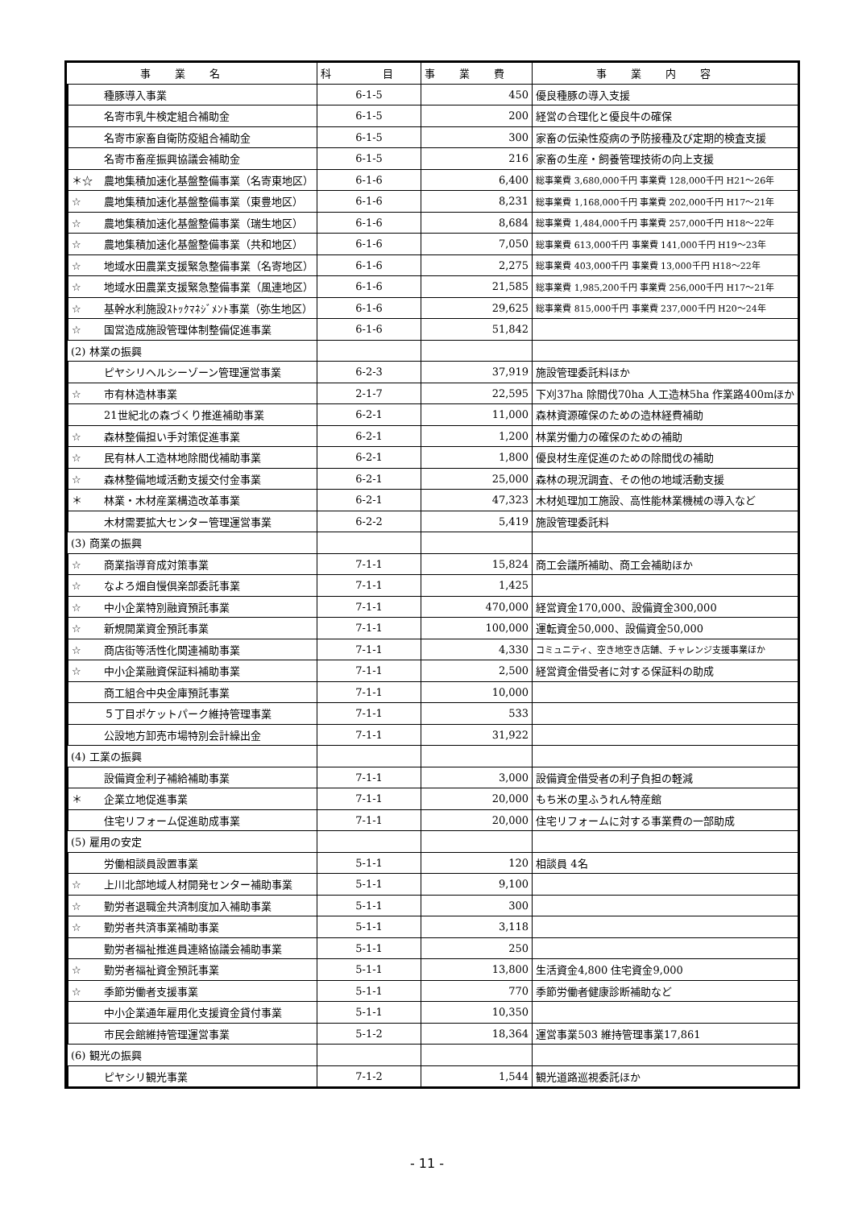| 事業名 | | | 科 目 | 事業費 | 事業内容 |
| --- | --- | --- | --- | --- | --- |
| | | 種豚導入事業 | 6-1-5 | 450 | 優良種豚の導入支援 |
| | | 名寄市乳牛検定組合補助金 | 6-1-5 | 200 | 経営の合理化と優良牛の確保 |
| | | 名寄市家畜自衛防疫組合補助金 | 6-1-5 | 300 | 家畜の伝染性疫病の予防接種及び定期的検査支援 |
| | | 名寄市畜産振興協議会補助金 | 6-1-5 | 216 | 家畜の生産・飼養管理技術の向上支援 |
| | | ＊☆ 農地集積加速化基盤整備事業（名寄東地区） | 6-1-6 | 6,400 | 総事業費 3,680,000千円 事業費 128,000千円 H21～26年 |
| | | ☆ 農地集積加速化基盤整備事業（東豊地区） | 6-1-6 | 8,231 | 総事業費 1,168,000千円 事業費 202,000千円 H17～21年 |
| | | ☆ 農地集積加速化基盤整備事業（瑞生地区） | 6-1-6 | 8,684 | 総事業費 1,484,000千円 事業費 257,000千円 H18～22年 |
| | | ☆ 農地集積加速化基盤整備事業（共和地区） | 6-1-6 | 7,050 | 総事業費 613,000千円 事業費 141,000千円 H19～23年 |
| | | ☆ 地域水田農業支援緊急整備事業（名寄地区） | 6-1-6 | 2,275 | 総事業費 403,000千円 事業費 13,000千円 H18～22年 |
| | | ☆ 地域水田農業支援緊急整備事業（風連地区） | 6-1-6 | 21,585 | 総事業費 1,985,200千円 事業費 256,000千円 H17～21年 |
| | | ☆ 基幹水利施設ｽﾄｯｸﾏﾈｼﾞﾒﾝﾄ事業（弥生地区） | 6-1-6 | 29,625 | 総事業費 815,000千円 事業費 237,000千円 H20～24年 |
| | | ☆ 国営造成施設管理体制整備促進事業 | 6-1-6 | 51,842 | |
| | (2) 林業の振興 | | | | |
| | | ピヤシリヘルシーゾーン管理運営事業 | 6-2-3 | 37,919 | 施設管理委託料ほか |
| | | ☆ 市有林造林事業 | 2-1-7 | 22,595 | 下刈37ha 除間伐70ha 人工造林5ha 作業路400mほか |
| | | 21世紀北の森づくり推進補助事業 | 6-2-1 | 11,000 | 森林資源確保のための造林経費補助 |
| | | ☆ 森林整備担い手対策促進事業 | 6-2-1 | 1,200 | 林業労働力の確保のための補助 |
| | | ☆ 民有林人工造林地除間伐補助事業 | 6-2-1 | 1,800 | 優良材生産促進のための除間伐の補助 |
| | | ☆ 森林整備地域活動支援交付金事業 | 6-2-1 | 25,000 | 森林の現況調査、その他の地域活動支援 |
| | | ＊ 林業・木材産業構造改革事業 | 6-2-1 | 47,323 | 木材処理加工施設、高性能林業機械の導入など |
| | | 木材需要拡大センター管理運営事業 | 6-2-2 | 5,419 | 施設管理委託料 |
| | (3) 商業の振興 | | | | |
| | | ☆ 商業指導育成対策事業 | 7-1-1 | 15,824 | 商工会議所補助、商工会補助ほか |
| | | ☆ なよろ畑自慢倶楽部委託事業 | 7-1-1 | 1,425 | |
| | | ☆ 中小企業特別融資預託事業 | 7-1-1 | 470,000 | 経営資金170,000、設備資金300,000 |
| | | ☆ 新規開業資金預託事業 | 7-1-1 | 100,000 | 運転資金50,000、設備資金50,000 |
| | | ☆ 商店街等活性化関連補助事業 | 7-1-1 | 4,330 | コミュニティ、空き地空き店舗、チャレンジ支援事業ほか |
| | | ☆ 中小企業融資保証料補助事業 | 7-1-1 | 2,500 | 経営資金借受者に対する保証料の助成 |
| | | 商工組合中央金庫預託事業 | 7-1-1 | 10,000 | |
| | | ５丁目ポケットパーク維持管理事業 | 7-1-1 | 533 | |
| | | 公設地方卸売市場特別会計繰出金 | 7-1-1 | 31,922 | |
| | (4) 工業の振興 | | | | |
| | | 設備資金利子補給補助事業 | 7-1-1 | 3,000 | 設備資金借受者の利子負担の軽減 |
| | | ＊ 企業立地促進事業 | 7-1-1 | 20,000 | もち米の里ふうれん特産館 |
| | | 住宅リフォーム促進助成事業 | 7-1-1 | 20,000 | 住宅リフォームに対する事業費の一部助成 |
| | (5) 雇用の安定 | | | | |
| | | 労働相談員設置事業 | 5-1-1 | 120 | 相談員 4名 |
| | | ☆ 上川北部地域人材開発センター補助事業 | 5-1-1 | 9,100 | |
| | | ☆ 勤労者退職金共済制度加入補助事業 | 5-1-1 | 300 | |
| | | ☆ 勤労者共済事業補助事業 | 5-1-1 | 3,118 | |
| | | 勤労者福祉推進員連絡協議会補助事業 | 5-1-1 | 250 | |
| | | ☆ 勤労者福祉資金預託事業 | 5-1-1 | 13,800 | 生活資金4,800 住宅資金9,000 |
| | | ☆ 季節労働者支援事業 | 5-1-1 | 770 | 季節労働者健康診断補助など |
| | | 中小企業通年雇用化支援資金貸付事業 | 5-1-1 | 10,350 | |
| | | 市民会館維持管理運営事業 | 5-1-2 | 18,364 | 運営事業503 維持管理事業17,861 |
| | (6) 観光の振興 | | | | |
| | | ピヤシリ観光事業 | 7-1-2 | 1,544 | 観光道路巡視委託ほか |
- 11 -